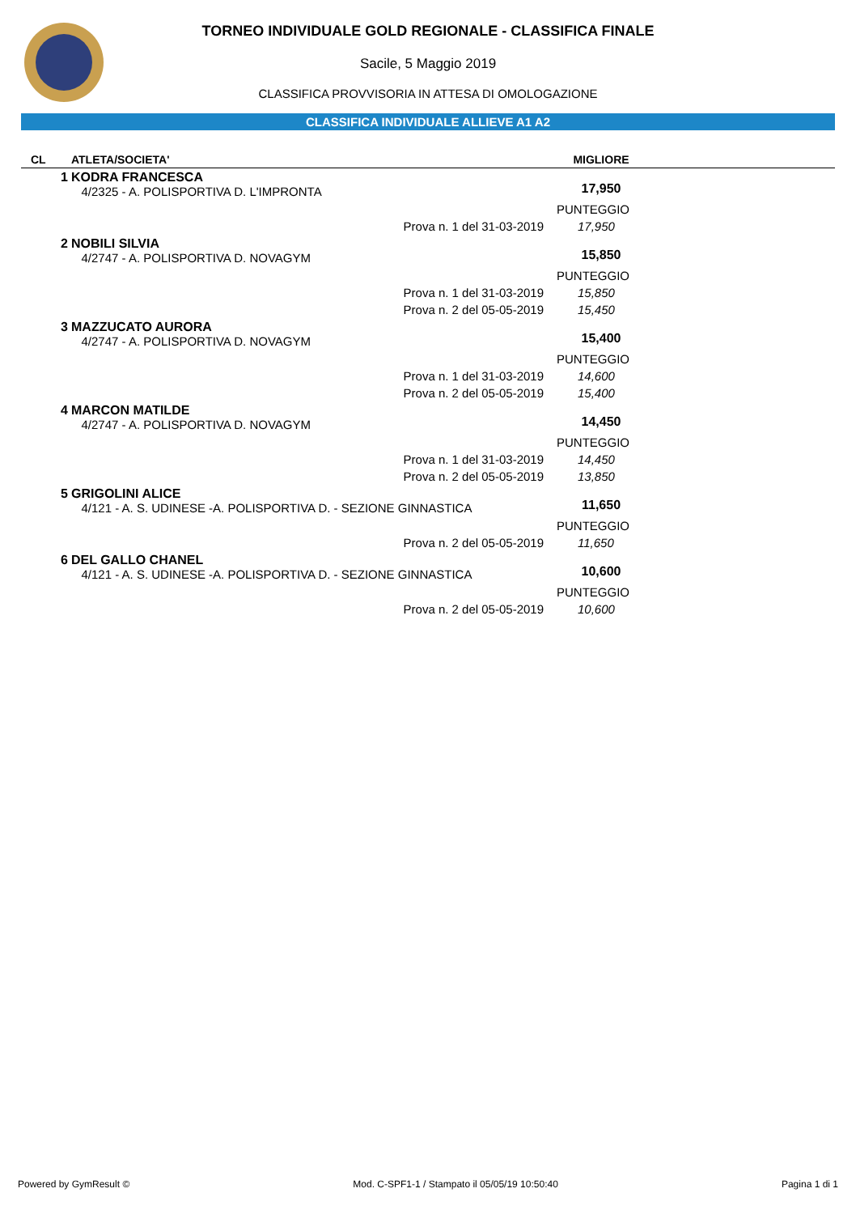TORNEO INDIVIDUALE GOLD REGIONALE - CLASSIFICA FINALE
Sacile, 5 Maggio 2019
CLASSIFICA PROVVISORIA IN ATTESA DI OMOLOGAZIONE
CLASSIFICA INDIVIDUALE ALLIEVE A1 A2
| CL | ATLETA/SOCIETA' | MIGLIORE | |
| --- | --- | --- | --- |
| 1 | KODRA FRANCESCA 4/2325 - A. POLISPORTIVA D. L'IMPRONTA | 17,950 | |
| | | PUNTEGGIO | |
| | Prova n. 1 del 31-03-2019 | 17,950 | |
| 2 | NOBILI SILVIA 4/2747 - A. POLISPORTIVA D. NOVAGYM | 15,850 | |
| | | PUNTEGGIO | |
| | Prova n. 1 del 31-03-2019 | 15,850 | |
| | Prova n. 2 del 05-05-2019 | 15,450 | |
| 3 | MAZZUCATO AURORA 4/2747 - A. POLISPORTIVA D. NOVAGYM | 15,400 | |
| | | PUNTEGGIO | |
| | Prova n. 1 del 31-03-2019 | 14,600 | |
| | Prova n. 2 del 05-05-2019 | 15,400 | |
| 4 | MARCON MATILDE 4/2747 - A. POLISPORTIVA D. NOVAGYM | 14,450 | |
| | | PUNTEGGIO | |
| | Prova n. 1 del 31-03-2019 | 14,450 | |
| | Prova n. 2 del 05-05-2019 | 13,850 | |
| 5 | GRIGOLINI ALICE 4/121 - A. S. UDINESE -A. POLISPORTIVA D. - SEZIONE GINNASTICA | 11,650 | |
| | | PUNTEGGIO | |
| | Prova n. 2 del 05-05-2019 | 11,650 | |
| 6 | DEL GALLO CHANEL 4/121 - A. S. UDINESE -A. POLISPORTIVA D. - SEZIONE GINNASTICA | 10,600 | |
| | | PUNTEGGIO | |
| | Prova n. 2 del 05-05-2019 | 10,600 | |
Powered by GymResult © Mod. C-SPF1-1 / Stampato il 05/05/19 10:50:40 Pagina 1 di 1